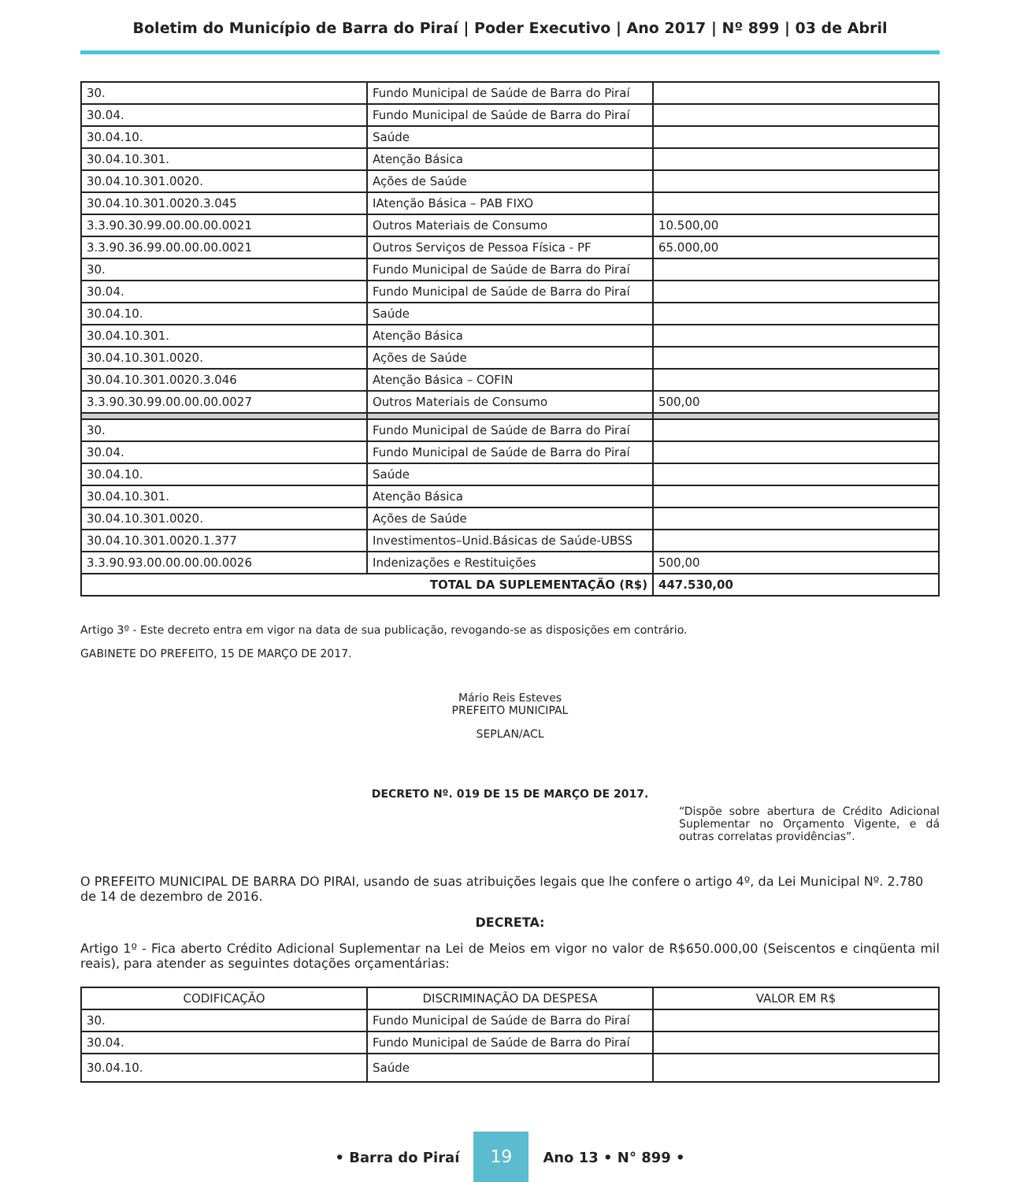Boletim do Município de Barra do Piraí | Poder Executivo | Ano 2017 | Nº 899 | 03 de Abril
| 30. | Fundo Municipal de Saúde de Barra do Piraí | |
| 30.04. | Fundo Municipal de Saúde de Barra do Piraí | |
| 30.04.10. | Saúde | |
| 30.04.10.301. | Atenção Básica | |
| 30.04.10.301.0020. | Ações de Saúde | |
| 30.04.10.301.0020.3.045 | IAtenção Básica – PAB FIXO | |
| 3.3.90.30.99.00.00.00.0021 | Outros Materiais de Consumo | 10.500,00 |
| 3.3.90.36.99.00.00.00.0021 | Outros Serviços de Pessoa Física - PF | 65.000,00 |
| 30. | Fundo Municipal de Saúde de Barra do Piraí | |
| 30.04. | Fundo Municipal de Saúde de Barra do Piraí | |
| 30.04.10. | Saúde | |
| 30.04.10.301. | Atenção Básica | |
| 30.04.10.301.0020. | Ações de Saúde | |
| 30.04.10.301.0020.3.046 | Atenção Básica – COFIN | |
| 3.3.90.30.99.00.00.00.0027 | Outros Materiais de Consumo | 500,00 |
| 30. | Fundo Municipal de Saúde de Barra do Piraí | |
| 30.04. | Fundo Municipal de Saúde de Barra do Piraí | |
| 30.04.10. | Saúde | |
| 30.04.10.301. | Atenção Básica | |
| 30.04.10.301.0020. | Ações de Saúde | |
| 30.04.10.301.0020.1.377 | Investimentos–Unid.Básicas de Saúde-UBSS | |
| 3.3.90.93.00.00.00.00.0026 | Indenizações e Restituições | 500,00 |
| TOTAL DA SUPLEMENTAÇÃO (R$) | | 447.530,00 |
Artigo 3º - Este decreto entra em vigor na data de sua publicação, revogando-se as disposições em contrário.
GABINETE DO PREFEITO, 15 DE MARÇO DE 2017.
Mário Reis Esteves
PREFEITO MUNICIPAL
SEPLAN/ACL
DECRETO Nº. 019 DE 15 DE MARÇO DE 2017.
“Dispõe sobre abertura de Crédito Adicional Suplementar no Orçamento Vigente, e dá outras correlatas providências”.
O PREFEITO MUNICIPAL DE BARRA DO PIRAI, usando de suas atribuições legais que lhe confere o artigo 4º, da Lei Municipal Nº. 2.780 de 14 de dezembro de 2016.
DECRETA:
Artigo 1º - Fica aberto Crédito Adicional Suplementar na Lei de Meios em vigor no valor de R$650.000,00 (Seiscentos e cinqüenta mil reais), para atender as seguintes dotações orçamentárias:
| CODIFICAÇÃO | DISCRIMINAÇÃO DA DESPESA | VALOR EM R$ |
| --- | --- | --- |
| 30. | Fundo Municipal de Saúde de Barra do Piraí | |
| 30.04. | Fundo Municipal de Saúde de Barra do Piraí | |
| 30.04.10. | Saúde | |
• Barra do Piraí 19 Ano 13 • N° 899 •